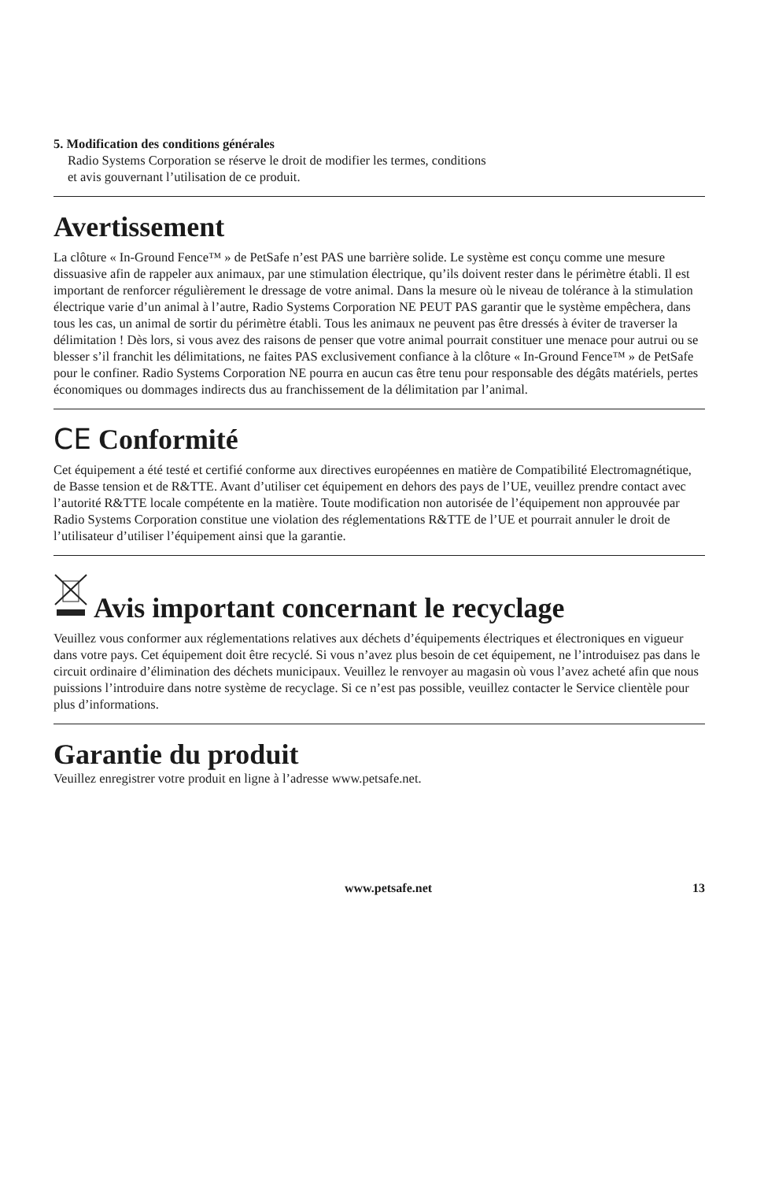5. Modification des conditions générales
Radio Systems Corporation se réserve le droit de modifier les termes, conditions
et avis gouvernant l’utilisation de ce produit.
Avertissement
La clôture « In-Ground Fence™ » de PetSafe n’est PAS une barrière solide. Le système est conçu comme une mesure dissuasive afin de rappeler aux animaux, par une stimulation électrique, qu’ils doivent rester dans le périmètre établi. Il est important de renforcer régulièrement le dressage de votre animal. Dans la mesure où le niveau de tolérance à la stimulation électrique varie d’un animal à l’autre, Radio Systems Corporation NE PEUT PAS garantir que le système empêchera, dans tous les cas, un animal de sortir du périmètre établi. Tous les animaux ne peuvent pas être dressés à éviter de traverser la délimitation ! Dès lors, si vous avez des raisons de penser que votre animal pourrait constituer une menace pour autrui ou se blesser s’il franchit les délimitations, ne faites PAS exclusivement confiance à la clôture « In-Ground Fence™ » de PetSafe pour le confiner. Radio Systems Corporation NE pourra en aucun cas être tenu pour responsable des dégâts matériels, pertes économiques ou dommages indirects dus au franchissement de la délimitation par l’animal.
CE Conformité
Cet équipement a été testé et certifié conforme aux directives européennes en matière de Compatibilité Electromagnétique, de Basse tension et de R&TTE. Avant d’utiliser cet équipement en dehors des pays de l’UE, veuillez prendre contact avec l’autorité R&TTE locale compétente en la matière. Toute modification non autorisée de l’équipement non approuvée par Radio Systems Corporation constitue une violation des réglementations R&TTE de l’UE et pourrait annuler le droit de l’utilisateur d’utiliser l’équipement ainsi que la garantie.
Avis important concernant le recyclage
Veuillez vous conformer aux réglementations relatives aux déchets d’équipements électriques et électroniques en vigueur dans votre pays. Cet équipement doit être recyclé. Si vous n’avez plus besoin de cet équipement, ne l’introduisez pas dans le circuit ordinaire d’élimination des déchets municipaux. Veuillez le renvoyer au magasin où vous l’avez acheté afin que nous puissions l’introduire dans notre système de recyclage. Si ce n’est pas possible, veuillez contacter le Service clientèle pour plus d’informations.
Garantie du produit
Veuillez enregistrer votre produit en ligne à l’adresse www.petsafe.net.
www.petsafe.net 13